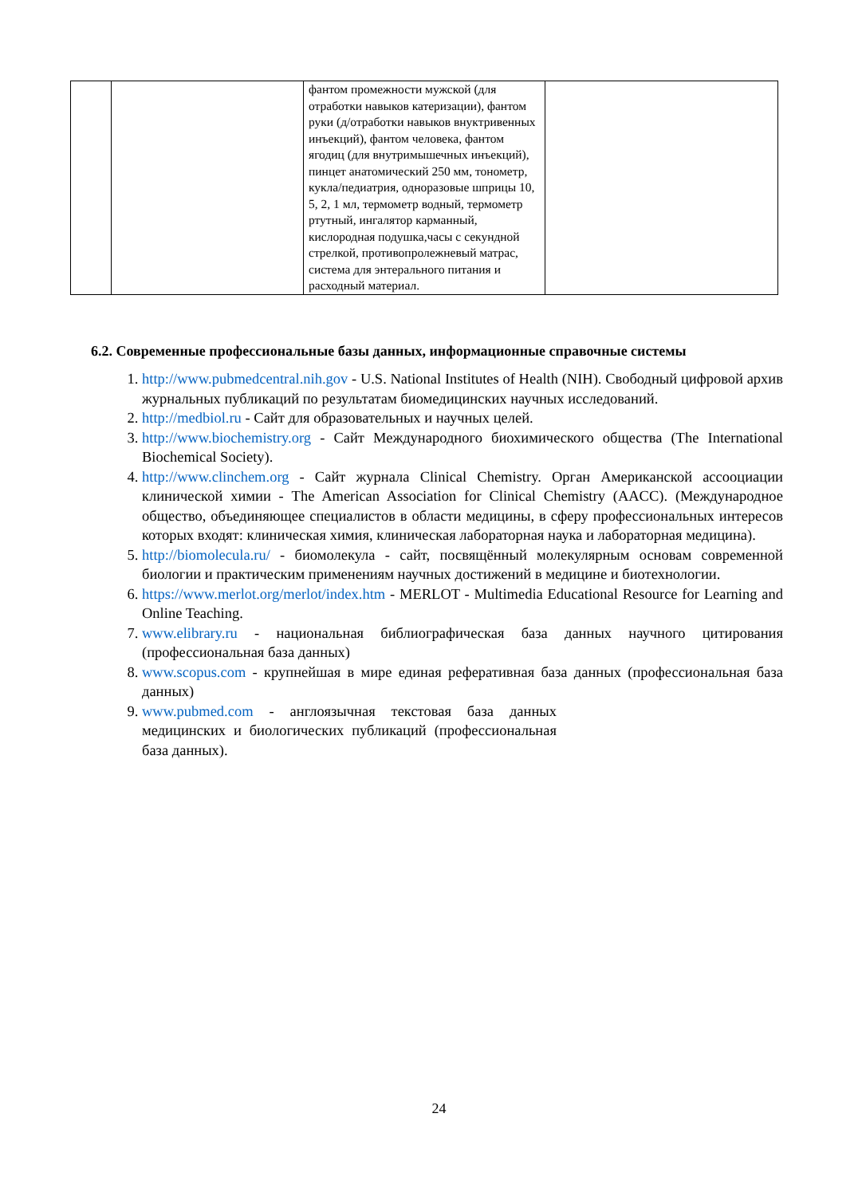| | | фантом промежности мужской (для отработки навыков катеризации), фантом руки (д/отработки навыков внуктривенных инъекций), фантом человека, фантом ягодиц (для внутримышечных инъекций), пинцет анатомический 250 мм, тонометр, кукла/педиатрия, одноразовые шприцы 10, 5, 2, 1 мл, термометр водный, термометр ртутный, ингалятор карманный, кислородная подушка,часы с секундной стрелкой, противопролежневый матрас, система для энтерального питания и расходный материал. | |
6.2. Современные профессиональные базы данных, информационные справочные системы
1. http://www.pubmedcentral.nih.gov - U.S. National Institutes of Health (NIH). Свободный цифровой архив журнальных публикаций по результатам биомедицинских научных исследований.
2. http://medbiol.ru - Сайт для образовательных и научных целей.
3. http://www.biochemistry.org - Сайт Международного биохимического общества (The International Biochemical Society).
4. http://www.clinchem.org - Сайт журнала Clinical Chemistry. Орган Американской ассооциации клинической химии - The American Association for Clinical Chemistry (AACC). (Международное общество, объединяющее специалистов в области медицины, в сферу профессиональных интересов которых входят: клиническая химия, клиническая лабораторная наука и лабораторная медицина).
5. http://biomolecula.ru/ - биомолекула - сайт, посвящённый молекулярным основам современной биологии и практическим применениям научных достижений в медицине и биотехнологии.
6. https://www.merlot.org/merlot/index.htm - MERLOT - Multimedia Educational Resource for Learning and Online Teaching.
7. www.elibrary.ru - национальная библиографическая база данных научного цитирования (профессиональная база данных)
8. www.scopus.com - крупнейшая в мире единая реферативная база данных (профессиональная база данных)
9. www.pubmed.com - англоязычная текстовая база данных медицинских и биологических публикаций (профессиональная база данных).
24